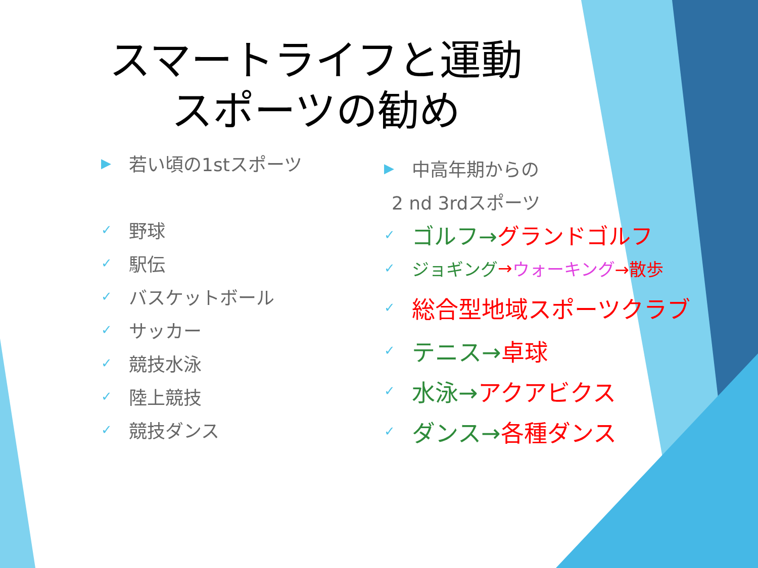スマートライフと運動
スポーツの勧め
▶ 若い頃の1stスポーツ
✓ 野球
✓ 駅伝
✓ バスケットボール
✓ サッカー
✓ 競技水泳
✓ 陸上競技
✓ 競技ダンス
▶ 中高年期からの
2 nd 3rdスポーツ
✓ ゴルフ→ グランドゴルフ
✓ ジョギング → ウォーキング →散歩
✓ 総合型地域スポーツクラブ
✓ テニス→ 卓球
✓ 水泳→ アクアビクス
✓ ダンス→ 各種ダンス